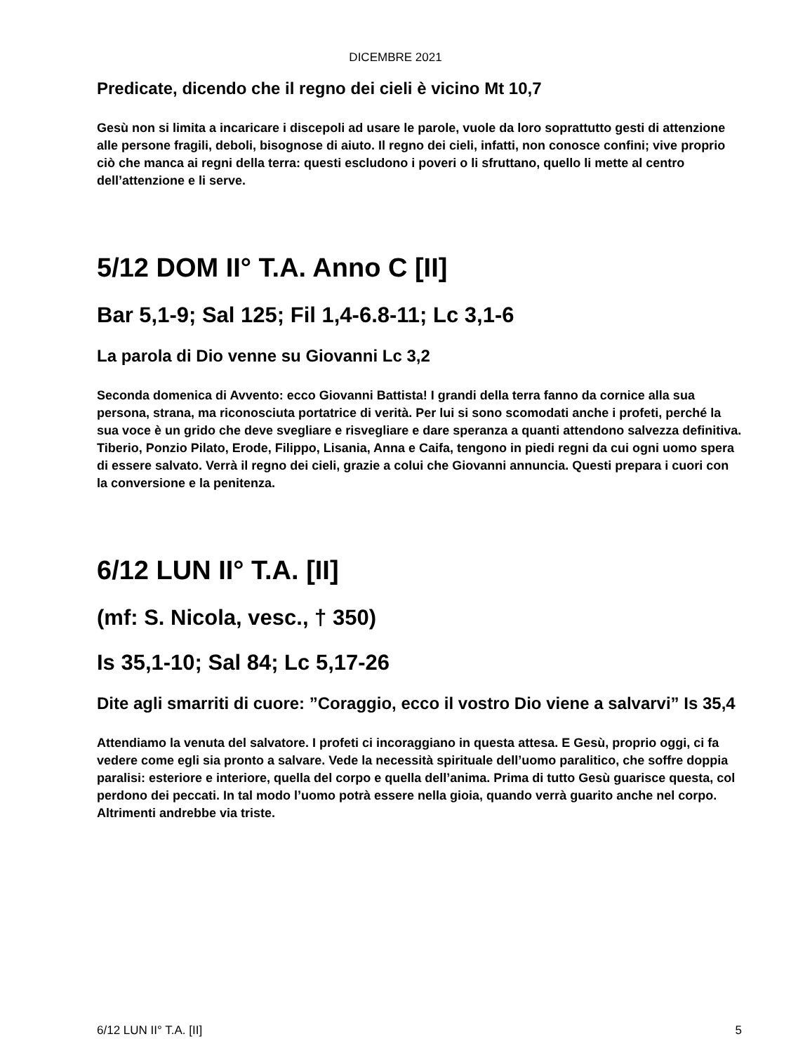DICEMBRE 2021
Predicate, dicendo che il regno dei cieli è vicino Mt 10,7
Gesù non si limita a incaricare i discepoli ad usare le parole, vuole da loro soprattutto gesti di attenzione alle persone fragili, deboli, bisognose di aiuto. Il regno dei cieli, infatti, non conosce confini; vive proprio ciò che manca ai regni della terra: questi escludono i poveri o li sfruttano, quello li mette al centro dell’attenzione e li serve.
5/12 DOM II° T.A. Anno C [II]
Bar 5,1-9; Sal 125; Fil 1,4-6.8-11; Lc 3,1-6
La parola di Dio venne su Giovanni Lc 3,2
Seconda domenica di Avvento: ecco Giovanni Battista! I grandi della terra fanno da cornice alla sua persona, strana, ma riconosciuta portatrice di verità. Per lui si sono scomodati anche i profeti, perché la sua voce è un grido che deve svegliare e risvegliare e dare speranza a quanti attendono salvezza definitiva. Tiberio, Ponzio Pilato, Erode, Filippo, Lisania, Anna e Caifa, tengono in piedi regni da cui ogni uomo spera di essere salvato. Verrà il regno dei cieli, grazie a colui che Giovanni annuncia. Questi prepara i cuori con la conversione e la penitenza.
6/12 LUN II° T.A. [II]
(mf: S. Nicola, vesc., † 350)
Is 35,1-10; Sal 84; Lc 5,17-26
Dite agli smarriti di cuore: ”Coraggio, ecco il vostro Dio viene a salvarvi” Is 35,4
Attendiamo la venuta del salvatore. I profeti ci incoraggiano in questa attesa. E Gesù, proprio oggi, ci fa vedere come egli sia pronto a salvare. Vede la necessità spirituale dell’uomo paralitico, che soffre doppia paralisi: esteriore e interiore, quella del corpo e quella dell’anima. Prima di tutto Gesù guarisce questa, col perdono dei peccati. In tal modo l’uomo potrà essere nella gioia, quando verrà guarito anche nel corpo. Altrimenti andrebbe via triste.
6/12 LUN II° T.A. [II] 5